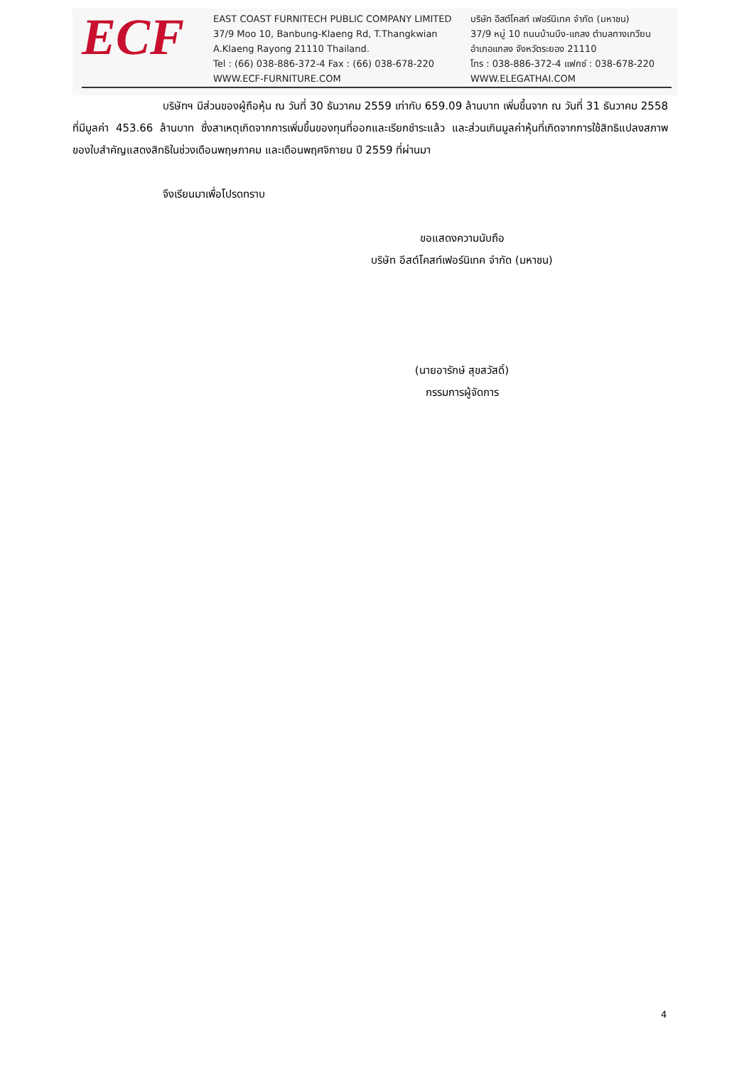ECF
EAST COAST FURNITECH PUBLIC COMPANY LIMITED
37/9 Moo 10, Banbung-Klaeng Rd, T.Thangkwian
A.Klaeng Rayong 21110 Thailand.
Tel : (66) 038-886-372-4 Fax : (66) 038-678-220
WWW.ECF-FURNITURE.COM
บริษัท อีสต์โคสท์ เฟอร์นิเทค จำกัด (มหาชน)
37/9 หมู่ 10 ถนนบ้านบึง-แกลง ตำบลทางเกวียน
อำเภอแกลง จังหวัดระยอง 21110
โทร : 038-886-372-4 แฟกซ์ : 038-678-220
WWW.ELEGATHAI.COM
บริษัทฯ มีส่วนของผู้ถือหุ้น ณ วันที่ 30 ธันวาคม 2559 เท่ากับ 659.09 ล้านบาท เพิ่มขึ้นจาก ณ วันที่ 31 ธันวาคม 2558 ที่มีมูลค่า 453.66 ล้านบาท ซึ่งสาเหตุเกิดจากการเพิ่มขึ้นของทุนที่ออกและเรียกชำระแล้ว และส่วนเกินมูลค่าหุ้นที่เกิดจากการใช้สิทธิแปลงสภาพของใบสำคัญแสดงสิทธิในช่วงเดือนพฤษภาคม และเดือนพฤศจิกายน ปี 2559 ที่ผ่านมา
จึงเรียนมาเพื่อโปรดทราบ
ขอแสดงความนับถือ
บริษัท อีสต์โคสท์เฟอร์นิเทค จำกัด (มหาชน)
(นายอารักษ์ สุขสวัสดิ์)
กรรมการผู้จัดการ
4